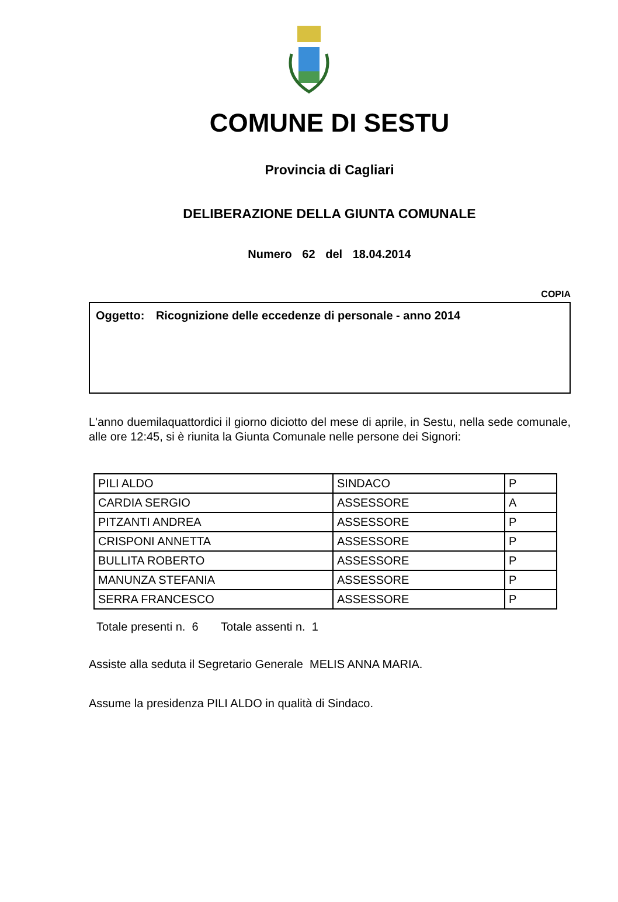COMUNE DI SESTU
Provincia di Cagliari
DELIBERAZIONE DELLA GIUNTA COMUNALE
Numero 62 del 18.04.2014
COPIA
Oggetto: Ricognizione delle eccedenze di personale - anno 2014
L'anno duemilaquattordici il giorno diciotto del mese di aprile, in Sestu, nella sede comunale, alle ore 12:45, si è riunita la Giunta Comunale nelle persone dei Signori:
| PILI ALDO | SINDACO | P |
| CARDIA SERGIO | ASSESSORE | A |
| PITZANTI ANDREA | ASSESSORE | P |
| CRISPONI ANNETTA | ASSESSORE | P |
| BULLITA ROBERTO | ASSESSORE | P |
| MANUNZA STEFANIA | ASSESSORE | P |
| SERRA FRANCESCO | ASSESSORE | P |
Totale presenti n. 6 Totale assenti n. 1
Assiste alla seduta il Segretario Generale MELIS ANNA MARIA.
Assume la presidenza PILI ALDO in qualità di Sindaco.